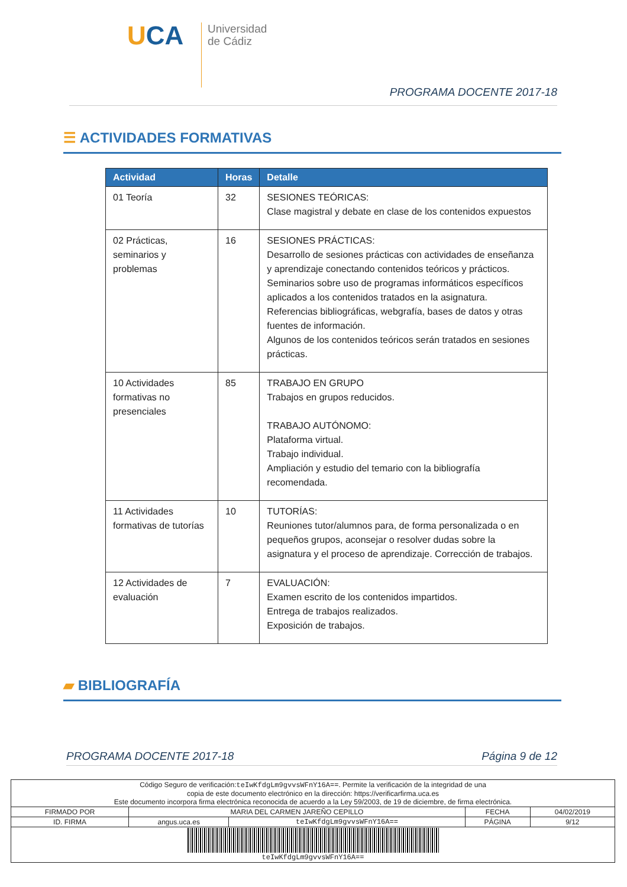UCA
Universidad
de Cádiz
PROGRAMA DOCENTE 2017-18
☰ ACTIVIDADES FORMATIVAS
| Actividad | Horas | Detalle |
| --- | --- | --- |
| 01 Teoría | 32 | SESIONES TEÓRICAS: Clase magistral y debate en clase de los contenidos expuestos |
| 02 Prácticas, seminarios y problemas | 16 | SESIONES PRÁCTICAS: Desarrollo de sesiones prácticas con actividades de enseñanza y aprendizaje conectando contenidos teóricos y prácticos. Seminarios sobre uso de programas informáticos específicos aplicados a los contenidos tratados en la asignatura. Referencias bibliográficas, webgrafía, bases de datos y otras fuentes de información. Algunos de los contenidos teóricos serán tratados en sesiones prácticas. |
| 10 Actividades formativas no presenciales | 85 | TRABAJO EN GRUPO Trabajos en grupos reducidos. TRABAJO AUTÓNOMO: Plataforma virtual. Trabajo individual. Ampliación y estudio del temario con la bibliografía recomendada. |
| 11 Actividades formativas de tutorías | 10 | TUTORÍAS: Reuniones tutor/alumnos para, de forma personalizada o en pequeños grupos, aconsejar o resolver dudas sobre la asignatura y el proceso de aprendizaje. Corrección de trabajos. |
| 12 Actividades de evaluación | 7 | EVALUACIÓN: Examen escrito de los contenidos impartidos. Entrega de trabajos realizados. Exposición de trabajos. |
▰ BIBLIOGRAFÍA
PROGRAMA DOCENTE 2017-18 Página 9 de 12
| Código Seguro de verificación: teIwKfdgLm9gvvsWFnY16A== . Permite la verificación de la integridad de una copia de este documento electrónico en la dirección: https://verificarfirma.uca.es Este documento incorpora firma electrónica reconocida de acuerdo a la Ley 59/2003, de 19 de diciembre, de firma electrónica. | | | | |
| FIRMADO POR | MARIA DEL CARMEN JAREÑO CEPILLO | | FECHA | 04/02/2019 |
| ID. FIRMA | angus.uca.es | teIwKfdgLm9gvvsWFnY16A== | PÁGINA | 9/12 |
| teIwKfdgLm9gvvsWFnY16A== | | | | |